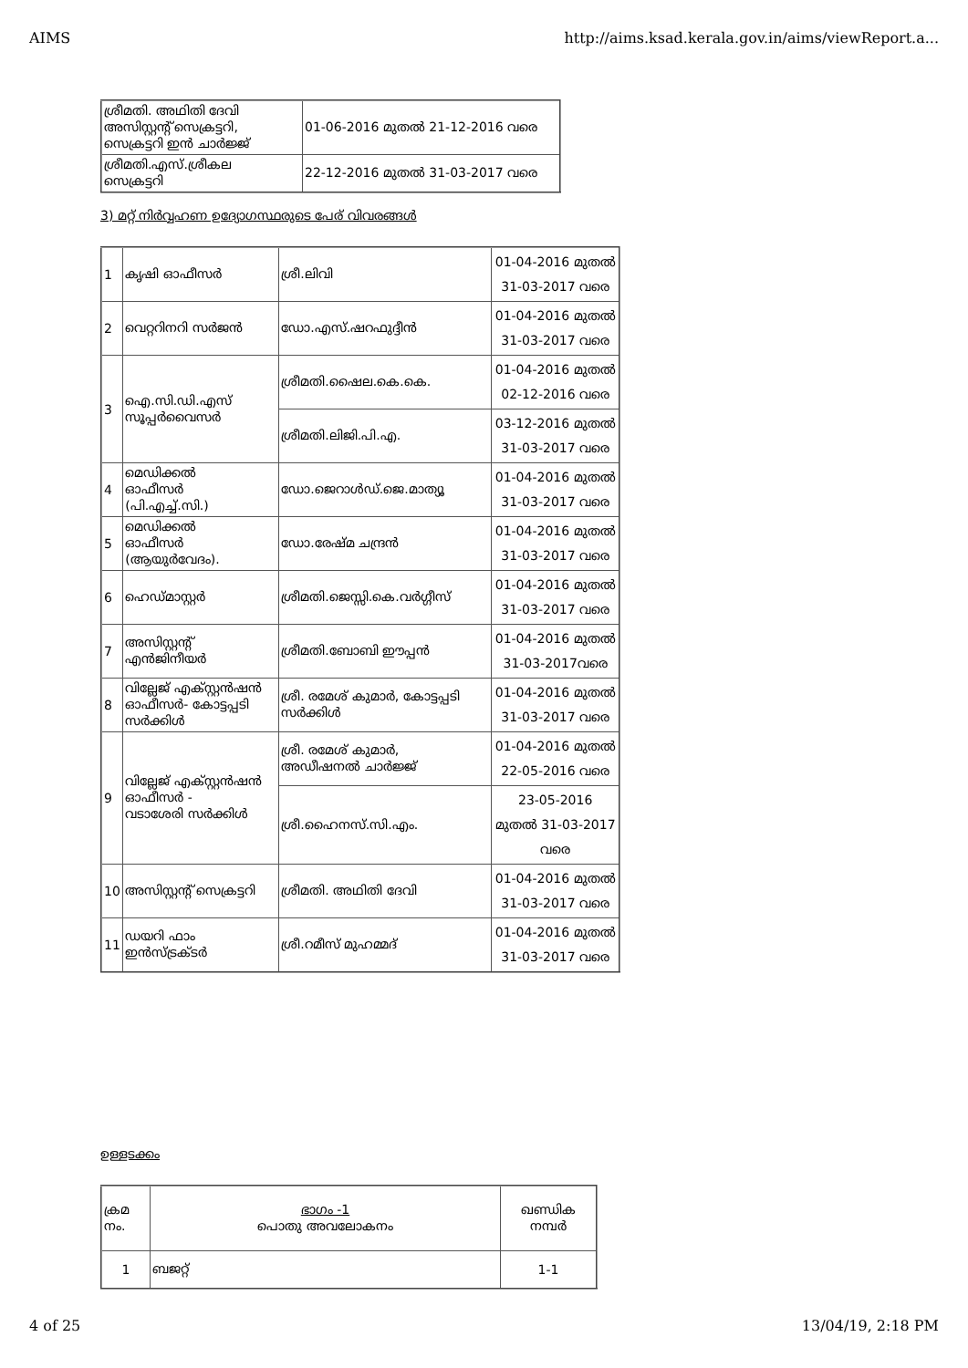AIMS http://aims.ksad.kerala.gov.in/aims/viewReport.a...
| ശ്രീമതി. അഥിതി ദേവി അസിസ്റ്റന്റ് സെക്രട്ടറി, സെക്രട്ടറി ഇൻ ചാർജ്ജ് | 01-06-2016 മുതൽ 21-12-2016 വരെ |
| ശ്രീമതി.എസ്.ശ്രീകല സെക്രട്ടറി | 22-12-2016 മുതൽ 31-03-2017 വരെ |
3) മറ്റ് നിർവ്വഹണ ഉദ്യോഗസ്ഥരുടെ പേര് വിവരങ്ങൾ
| 1 | കൃഷി ഓഫീസർ | ശ്രീ.ലിവി | 01-04-2016 മുതൽ 31-03-2017 വരെ |
| 2 | വെറ്ററിനറി സർജൻ | ഡോ.എസ്.ഷറഫുദ്ദീൻ | 01-04-2016 മുതൽ 31-03-2017 വരെ |
| 3 | ഐ.സി.ഡി.എസ് സൂപ്പർവൈസർ | ശ്രീമതി.ഷൈല.കെ.കെ. | 01-04-2016 മുതൽ 02-12-2016 വരെ |
| | | ശ്രീമതി.ലിജി.പി.എ. | 03-12-2016 മുതൽ 31-03-2017 വരെ |
| 4 | മെഡിക്കൽ ഓഫീസർ (പി.എച്ച്.സി.) | ഡോ.ജെറാൾഡ്.ജെ.മാത്യൂ | 01-04-2016 മുതൽ 31-03-2017 വരെ |
| 5 | മെഡിക്കൽ ഓഫീസർ (ആയുർവേദം). | ഡോ.രേഷ്മ ചന്ദ്രൻ | 01-04-2016 മുതൽ 31-03-2017 വരെ |
| 6 | ഹെഡ്മാസ്റ്റർ | ശ്രീമതി.ജെസ്സി.കെ.വർഗ്ഗീസ് | 01-04-2016 മുതൽ 31-03-2017 വരെ |
| 7 | അസിസ്റ്റന്റ് എൻജിനീയർ | ശ്രീമതി.ബോബി ഈപ്പൻ | 01-04-2016 മുതൽ 31-03-2017വരെ |
| 8 | വില്ലേജ് എക്സ്റ്റൻഷൻ ഓഫീസർ- കോട്ടപ്പടി സർക്കിൾ | ശ്രീ. രമേശ് കുമാർ, കോട്ടപ്പടി സർക്കിൾ | 01-04-2016 മുതൽ 31-03-2017 വരെ |
| 9 | വില്ലേജ് എക്സ്റ്റൻഷൻ ഓഫീസർ - വടാശേരി സർക്കിൾ | ശ്രീ. രമേശ് കുമാർ, അഡീഷനൽ ചാർജ്ജ് | 01-04-2016 മുതൽ 22-05-2016 വരെ |
| | | ശ്രീ.ഹൈനസ്.സി.എം. | 23-05-2016 മുതൽ 31-03-2017 വരെ |
| 10 | അസിസ്റ്റന്റ് സെക്രട്ടറി | ശ്രീമതി. അഥിതി ദേവി | 01-04-2016 മുതൽ 31-03-2017 വരെ |
| 11 | ഡയറി ഫാം ഇൻസ്ട്രക്ടർ | ശ്രീ.റമീസ് മുഹമ്മദ് | 01-04-2016 മുതൽ 31-03-2017 വരെ |
ഉള്ളടക്കം
| ക്രമ നം. | ഭാഗം -1 പൊതു അവലോകനം | ഖണ്ഡിക നമ്പർ |
| 1 | ബജറ്റ് | 1-1 |
4 of 25 13/04/19, 2:18 PM